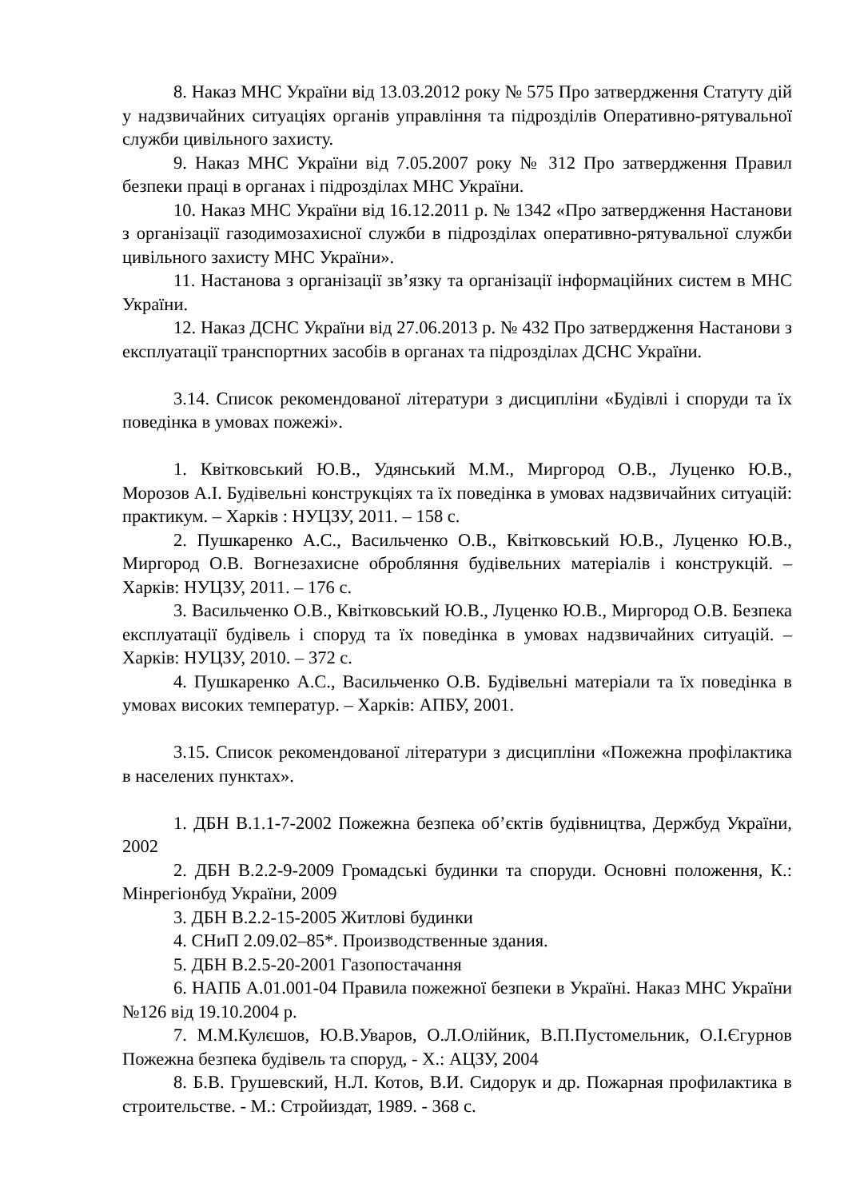8. Наказ МНС України від 13.03.2012 року № 575 Про затвердження Статуту дій у надзвичайних ситуаціях органів управління та підрозділів Оперативно-рятувальної служби цивільного захисту.
9. Наказ МНС України від 7.05.2007 року № 312 Про затвердження Правил безпеки праці в органах і підрозділах МНС України.
10. Наказ МНС України від 16.12.2011 р. № 1342 «Про затвердження Настанови з організації газодимозахисної служби в підрозділах оперативно-рятувальної служби цивільного захисту МНС України».
11. Настанова з організації зв’язку та організації інформаційних систем в МНС України.
12. Наказ ДСНС України від 27.06.2013 р. № 432 Про затвердження Настанови з експлуатації транспортних засобів в органах та підрозділах ДСНС України.
3.14. Список рекомендованої літератури з дисципліни «Будівлі і споруди та їх поведінка в умовах пожежі».
1. Квітковський Ю.В., Удянський М.М., Миргород О.В., Луценко Ю.В., Морозов А.І. Будівельні конструкціях та їх поведінка в умовах надзвичайних ситуацій: практикум. – Харків : НУЦЗУ, 2011. – 158 с.
2. Пушкаренко А.С., Васильченко О.В., Квітковський Ю.В., Луценко Ю.В., Миргород О.В. Вогнезахисне обробляння будівельних матеріалів і конструкцій. – Харків: НУЦЗУ, 2011. – 176 с.
3. Васильченко О.В., Квітковський Ю.В., Луценко Ю.В., Миргород О.В. Безпека експлуатації будівель і споруд та їх поведінка в умовах надзвичайних ситуацій. – Харків: НУЦЗУ, 2010. – 372 с.
4. Пушкаренко А.С., Васильченко О.В. Будівельні матеріали та їх поведінка в умовах високих температур. – Харків: АПБУ, 2001.
3.15. Список рекомендованої літератури з дисципліни «Пожежна профілактика в населених пунктах».
1. ДБН В.1.1-7-2002 Пожежна безпека об’єктів будівництва, Держбуд України, 2002
2. ДБН В.2.2-9-2009 Громадські будинки та споруди. Основні положення, К.: Мінрегіонбуд України, 2009
3. ДБН В.2.2-15-2005 Житлові будинки
4. СНиП 2.09.02–85*. Производственные здания.
5. ДБН В.2.5-20-2001 Газопостачання
6. НАПБ А.01.001-04 Правила пожежної безпеки в Україні. Наказ МНС України №126 від 19.10.2004 р.
7. М.М.Кулєшов, Ю.В.Уваров, О.Л.Олійник, В.П.Пустомельник, О.І.Єгурнов Пожежна безпека будівель та споруд, - Х.: АЦЗУ, 2004
8. Б.В. Грушевский, Н.Л. Котов, В.И. Сидорук и др. Пожарная профилактика в строительстве. - М.: Стройиздат, 1989. - 368 с.